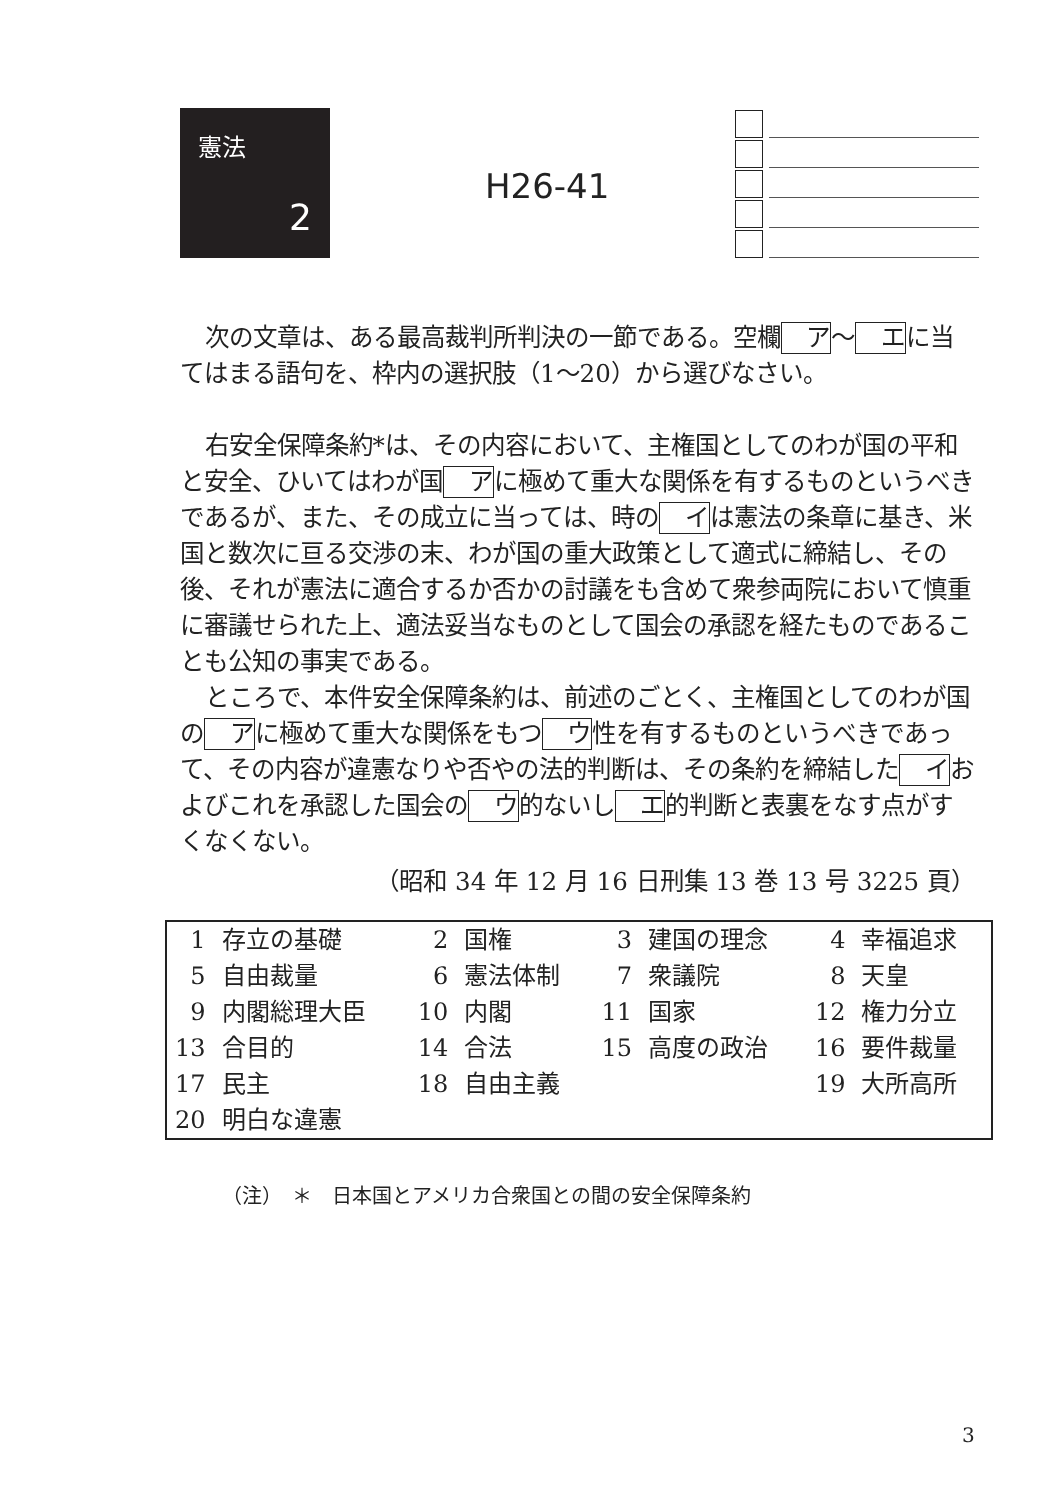憲法
2
H26-41
次の文章は、ある最高裁判所判決の一節である。空欄ア～エに当てはまる語句を、枠内の選択肢（1～20）から選びなさい。
右安全保障条約*は、その内容において、主権国としてのわが国の平和と安全、ひいてはわが国アに極めて重大な関係を有するものというべきであるが、また、その成立に当っては、時のイは憲法の条章に基き、米国と数次に亘る交渉の末、わが国の重大政策として適式に締結し、その後、それが憲法に適合するか否かの討議をも含めて衆参両院において慎重に審議せられた上、適法妥当なものとして国会の承認を経たものであることも公知の事実である。
ところで、本件安全保障条約は、前述のごとく、主権国としてのわが国のアに極めて重大な関係をもつウ性を有するものというべきであって、その内容が違憲なりや否やの法的判断は、その条約を締結したイおよびこれを承認した国会のウ的ないしエ的判断と表裏をなす点がすくなくない。
（昭和 34 年 12 月 16 日刑集 13 巻 13 号 3225 頁）
| 1 | 存立の基礎 | 2 | 国権 | 3 | 建国の理念 | 4 | 幸福追求 |
| 5 | 自由裁量 | 6 | 憲法体制 | 7 | 衆議院 | 8 | 天皇 |
| 9 | 内閣総理大臣 | 10 | 内閣 | 11 | 国家 | 12 | 権力分立 |
| 13 | 合目的 | 14 | 合法 | 15 | 高度の政治 | 16 | 要件裁量 |
| 17 | 民主 | 18 | 自由主義 | | | 19 | 大所高所 |
| 20 | 明白な違憲 | | | | | | |
（注）　＊　日本国とアメリカ合衆国との間の安全保障条約
3